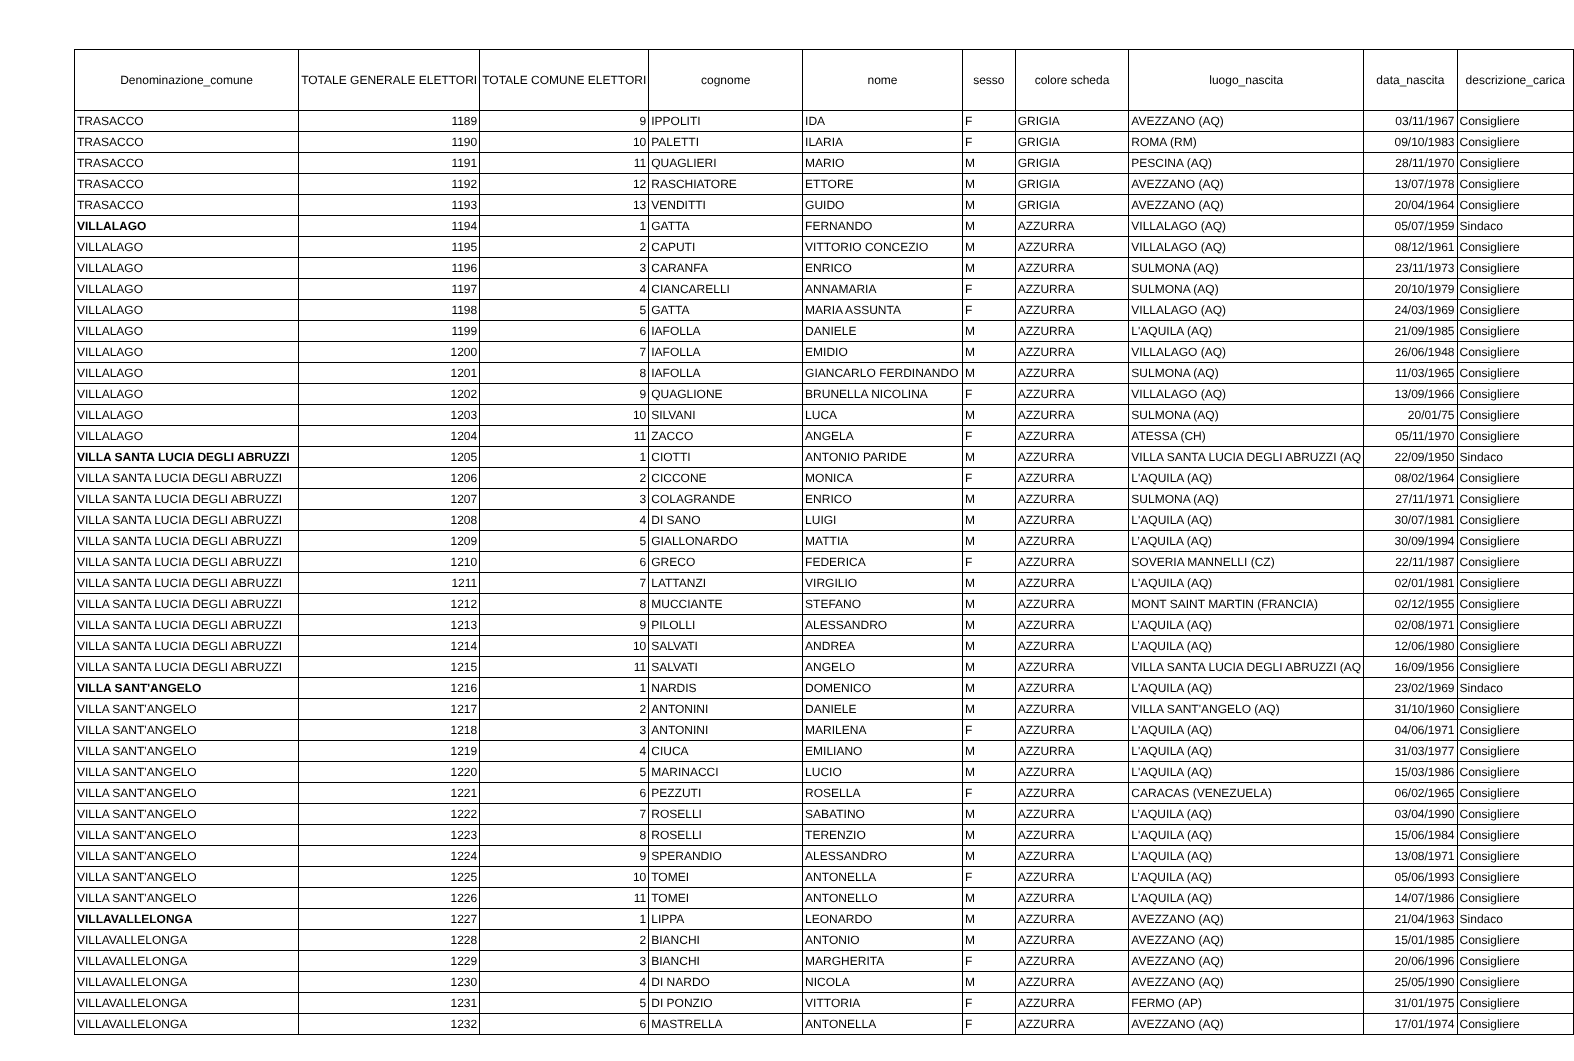| Denominazione_comune | TOTALE GENERALE ELETTORI | TOTALE COMUNE ELETTORI | cognome | nome | sesso | colore scheda | luogo_nascita | data_nascita | descrizione_carica |
| --- | --- | --- | --- | --- | --- | --- | --- | --- | --- |
| TRASACCO | 1189 | 9 | IPPOLITI | IDA | F | GRIGIA | AVEZZANO (AQ) | 03/11/1967 | Consigliere |
| TRASACCO | 1190 | 10 | PALETTI | ILARIA | F | GRIGIA | ROMA (RM) | 09/10/1983 | Consigliere |
| TRASACCO | 1191 | 11 | QUAGLIERI | MARIO | M | GRIGIA | PESCINA (AQ) | 28/11/1970 | Consigliere |
| TRASACCO | 1192 | 12 | RASCHIATORE | ETTORE | M | GRIGIA | AVEZZANO (AQ) | 13/07/1978 | Consigliere |
| TRASACCO | 1193 | 13 | VENDITTI | GUIDO | M | GRIGIA | AVEZZANO (AQ) | 20/04/1964 | Consigliere |
| VILLALAGO | 1194 | 1 | GATTA | FERNANDO | M | AZZURRA | VILLALAGO (AQ) | 05/07/1959 | Sindaco |
| VILLALAGO | 1195 | 2 | CAPUTI | VITTORIO CONCEZIO | M | AZZURRA | VILLALAGO (AQ) | 08/12/1961 | Consigliere |
| VILLALAGO | 1196 | 3 | CARANFA | ENRICO | M | AZZURRA | SULMONA (AQ) | 23/11/1973 | Consigliere |
| VILLALAGO | 1197 | 4 | CIANCARELLI | ANNAMARIA | F | AZZURRA | SULMONA (AQ) | 20/10/1979 | Consigliere |
| VILLALAGO | 1198 | 5 | GATTA | MARIA ASSUNTA | F | AZZURRA | VILLALAGO (AQ) | 24/03/1969 | Consigliere |
| VILLALAGO | 1199 | 6 | IAFOLLA | DANIELE | M | AZZURRA | L'AQUILA (AQ) | 21/09/1985 | Consigliere |
| VILLALAGO | 1200 | 7 | IAFOLLA | EMIDIO | M | AZZURRA | VILLALAGO (AQ) | 26/06/1948 | Consigliere |
| VILLALAGO | 1201 | 8 | IAFOLLA | GIANCARLO FERDINANDO | M | AZZURRA | SULMONA (AQ) | 11/03/1965 | Consigliere |
| VILLALAGO | 1202 | 9 | QUAGLIONE | BRUNELLA NICOLINA | F | AZZURRA | VILLALAGO (AQ) | 13/09/1966 | Consigliere |
| VILLALAGO | 1203 | 10 | SILVANI | LUCA | M | AZZURRA | SULMONA (AQ) | 20/01/75 | Consigliere |
| VILLALAGO | 1204 | 11 | ZACCO | ANGELA | F | AZZURRA | ATESSA (CH) | 05/11/1970 | Consigliere |
| VILLA SANTA LUCIA DEGLI ABRUZZI | 1205 | 1 | CIOTTI | ANTONIO PARIDE | M | AZZURRA | VILLA SANTA LUCIA DEGLI ABRUZZI (AQ | 22/09/1950 | Sindaco |
| VILLA SANTA LUCIA DEGLI ABRUZZI | 1206 | 2 | CICCONE | MONICA | F | AZZURRA | L'AQUILA (AQ) | 08/02/1964 | Consigliere |
| VILLA SANTA LUCIA DEGLI ABRUZZI | 1207 | 3 | COLAGRANDE | ENRICO | M | AZZURRA | SULMONA (AQ) | 27/11/1971 | Consigliere |
| VILLA SANTA LUCIA DEGLI ABRUZZI | 1208 | 4 | DI SANO | LUIGI | M | AZZURRA | L'AQUILA (AQ) | 30/07/1981 | Consigliere |
| VILLA SANTA LUCIA DEGLI ABRUZZI | 1209 | 5 | GIALLONARDO | MATTIA | M | AZZURRA | L’AQUILA (AQ) | 30/09/1994 | Consigliere |
| VILLA SANTA LUCIA DEGLI ABRUZZI | 1210 | 6 | GRECO | FEDERICA | F | AZZURRA | SOVERIA MANNELLI (CZ) | 22/11/1987 | Consigliere |
| VILLA SANTA LUCIA DEGLI ABRUZZI | 1211 | 7 | LATTANZI | VIRGILIO | M | AZZURRA | L'AQUILA (AQ) | 02/01/1981 | Consigliere |
| VILLA SANTA LUCIA DEGLI ABRUZZI | 1212 | 8 | MUCCIANTE | STEFANO | M | AZZURRA | MONT SAINT MARTIN (FRANCIA) | 02/12/1955 | Consigliere |
| VILLA SANTA LUCIA DEGLI ABRUZZI | 1213 | 9 | PILOLLI | ALESSANDRO | M | AZZURRA | L’AQUILA (AQ) | 02/08/1971 | Consigliere |
| VILLA SANTA LUCIA DEGLI ABRUZZI | 1214 | 10 | SALVATI | ANDREA | M | AZZURRA | L’AQUILA (AQ) | 12/06/1980 | Consigliere |
| VILLA SANTA LUCIA DEGLI ABRUZZI | 1215 | 11 | SALVATI | ANGELO | M | AZZURRA | VILLA SANTA LUCIA DEGLI ABRUZZI (AQ | 16/09/1956 | Consigliere |
| VILLA SANT'ANGELO | 1216 | 1 | NARDIS | DOMENICO | M | AZZURRA | L'AQUILA (AQ) | 23/02/1969 | Sindaco |
| VILLA SANT'ANGELO | 1217 | 2 | ANTONINI | DANIELE | M | AZZURRA | VILLA SANT'ANGELO (AQ) | 31/10/1960 | Consigliere |
| VILLA SANT'ANGELO | 1218 | 3 | ANTONINI | MARILENA | F | AZZURRA | L'AQUILA (AQ) | 04/06/1971 | Consigliere |
| VILLA SANT'ANGELO | 1219 | 4 | CIUCA | EMILIANO | M | AZZURRA | L'AQUILA (AQ) | 31/03/1977 | Consigliere |
| VILLA SANT'ANGELO | 1220 | 5 | MARINACCI | LUCIO | M | AZZURRA | L'AQUILA (AQ) | 15/03/1986 | Consigliere |
| VILLA SANT'ANGELO | 1221 | 6 | PEZZUTI | ROSELLA | F | AZZURRA | CARACAS (VENEZUELA) | 06/02/1965 | Consigliere |
| VILLA SANT'ANGELO | 1222 | 7 | ROSELLI | SABATINO | M | AZZURRA | L’AQUILA (AQ) | 03/04/1990 | Consigliere |
| VILLA SANT'ANGELO | 1223 | 8 | ROSELLI | TERENZIO | M | AZZURRA | L'AQUILA (AQ) | 15/06/1984 | Consigliere |
| VILLA SANT'ANGELO | 1224 | 9 | SPERANDIO | ALESSANDRO | M | AZZURRA | L'AQUILA (AQ) | 13/08/1971 | Consigliere |
| VILLA SANT'ANGELO | 1225 | 10 | TOMEI | ANTONELLA | F | AZZURRA | L’AQUILA (AQ) | 05/06/1993 | Consigliere |
| VILLA SANT'ANGELO | 1226 | 11 | TOMEI | ANTONELLO | M | AZZURRA | L'AQUILA (AQ) | 14/07/1986 | Consigliere |
| VILLAVALLELONGA | 1227 | 1 | LIPPA | LEONARDO | M | AZZURRA | AVEZZANO (AQ) | 21/04/1963 | Sindaco |
| VILLAVALLELONGA | 1228 | 2 | BIANCHI | ANTONIO | M | AZZURRA | AVEZZANO (AQ) | 15/01/1985 | Consigliere |
| VILLAVALLELONGA | 1229 | 3 | BIANCHI | MARGHERITA | F | AZZURRA | AVEZZANO (AQ) | 20/06/1996 | Consigliere |
| VILLAVALLELONGA | 1230 | 4 | DI NARDO | NICOLA | M | AZZURRA | AVEZZANO (AQ) | 25/05/1990 | Consigliere |
| VILLAVALLELONGA | 1231 | 5 | DI PONZIO | VITTORIA | F | AZZURRA | FERMO (AP) | 31/01/1975 | Consigliere |
| VILLAVALLELONGA | 1232 | 6 | MASTRELLA | ANTONELLA | F | AZZURRA | AVEZZANO (AQ) | 17/01/1974 | Consigliere |